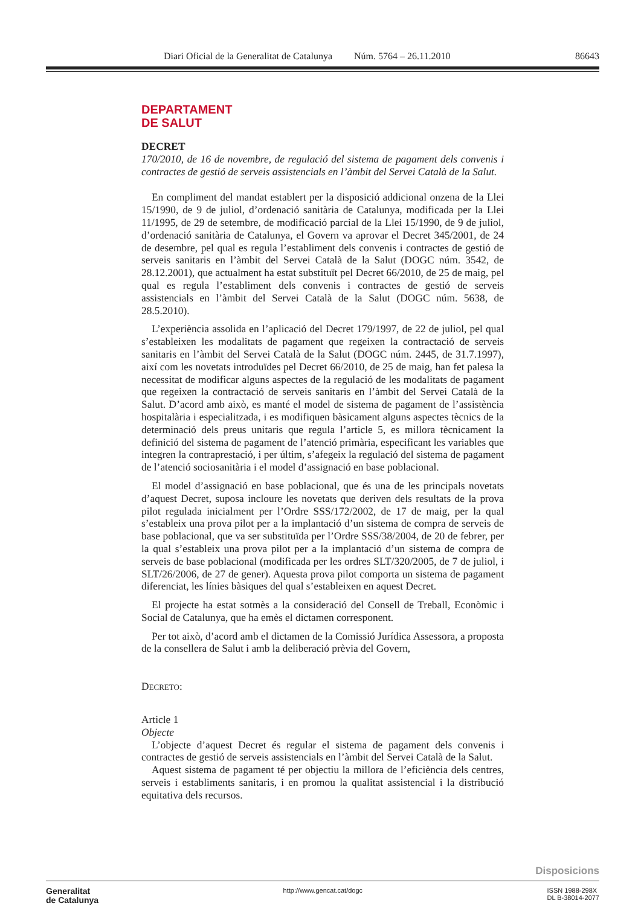Diari Oficial de la Generalitat de Catalunya Núm. 5764 – 26.11.2010 86643
DEPARTAMENT
DE SALUT
DECRET
170/2010, de 16 de novembre, de regulació del sistema de pagament dels convenis i contractes de gestió de serveis assistencials en l’àmbit del Servei Català de la Salut.
En compliment del mandat establert per la disposició addicional onzena de la Llei 15/1990, de 9 de juliol, d’ordenació sanitària de Catalunya, modificada per la Llei 11/1995, de 29 de setembre, de modificació parcial de la Llei 15/1990, de 9 de juliol, d’ordenació sanitària de Catalunya, el Govern va aprovar el Decret 345/2001, de 24 de desembre, pel qual es regula l’establiment dels convenis i contractes de gestió de serveis sanitaris en l’àmbit del Servei Català de la Salut (DOGC núm. 3542, de 28.12.2001), que actualment ha estat substituït pel Decret 66/2010, de 25 de maig, pel qual es regula l’establiment dels convenis i contractes de gestió de serveis assistencials en l’àmbit del Servei Català de la Salut (DOGC núm. 5638, de 28.5.2010).
L’experiència assolida en l’aplicació del Decret 179/1997, de 22 de juliol, pel qual s’estableixen les modalitats de pagament que regeixen la contractació de serveis sanitaris en l’àmbit del Servei Català de la Salut (DOGC núm. 2445, de 31.7.1997), així com les novetats introduïdes pel Decret 66/2010, de 25 de maig, han fet palesa la necessitat de modificar alguns aspectes de la regulació de les modalitats de pagament que regeixen la contractació de serveis sanitaris en l’àmbit del Servei Català de la Salut. D’acord amb això, es manté el model de sistema de pagament de l’assistència hospitalària i especialitzada, i es modifiquen bàsicament alguns aspectes tècnics de la determinació dels preus unitaris que regula l’article 5, es millora tècnicament la definició del sistema de pagament de l’atenció primària, especificant les variables que integren la contraprestació, i per últim, s’afegeix la regulació del sistema de pagament de l’atenció sociosanitària i el model d’assignació en base poblacional.
El model d’assignació en base poblacional, que és una de les principals novetats d’aquest Decret, suposa incloure les novetats que deriven dels resultats de la prova pilot regulada inicialment per l’Ordre SSS/172/2002, de 17 de maig, per la qual s’estableix una prova pilot per a la implantació d’un sistema de compra de serveis de base poblacional, que va ser substituïda per l’Ordre SSS/38/2004, de 20 de febrer, per la qual s’estableix una prova pilot per a la implantació d’un sistema de compra de serveis de base poblacional (modificada per les ordres SLT/320/2005, de 7 de juliol, i SLT/26/2006, de 27 de gener). Aquesta prova pilot comporta un sistema de pagament diferenciat, les línies bàsiques del qual s’estableixen en aquest Decret.
El projecte ha estat sotmès a la consideració del Consell de Treball, Econòmic i Social de Catalunya, que ha emès el dictamen corresponent.
Per tot això, d’acord amb el dictamen de la Comissió Jurídica Assessora, a proposta de la consellera de Salut i amb la deliberació prèvia del Govern,
DECRETO:
Article 1
Objecte
L’objecte d’aquest Decret és regular el sistema de pagament dels convenis i contractes de gestió de serveis assistencials en l’àmbit del Servei Català de la Salut.
Aquest sistema de pagament té per objectiu la millora de l’eficiència dels centres, serveis i establiments sanitaris, i en promou la qualitat assistencial i la distribució equitativa dels recursos.
Disposicions
Generalitat
de Catalunya
http://www.gencat.cat/dogc ISSN 1988-298X
DL B-38014-2077